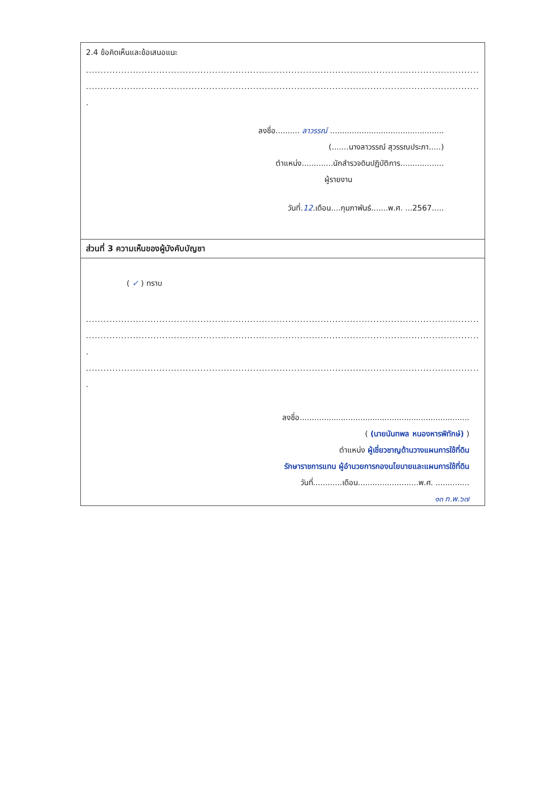2.4 ข้อคิดเห็นและข้อเสนอแนะ
..........................................................................................................................................................................
..........................................................................................................................................................................
.
ลงชื่อ.......... ลาวรรณ์ ...............................................
(.......นางลาวรรณ์ สุวรรณประภา.....)
ตำแหน่ง.............นักสำรวจดินปฏิบัติการ..................
ผู้รายงาน
วันที่.12.เดือน....กุมภาพันธ์.......พ.ศ. ...2567.....
ส่วนที่ 3 ความเห็นของผู้บังคับบัญชา
( ✓ ) ทราบ
..........................................................................................................................................................
..........................................................................................................................................................................
.
..........................................................................................................................................................................
.
ลงชื่อ......................................................................
( (นายนันทพล หนองหารพิทักษ์) )
ตำแหน่ง ผู้เชี่ยวชาญด้านวางแผนการใช้ที่ดิน
รักษาราชการแทน ผู้อำนวยการกองนโยบายและแผนการใช้ที่ดิน
วันที่............เดือน.........................พ.ศ. ..............
๑๓ ก.พ.๖๗